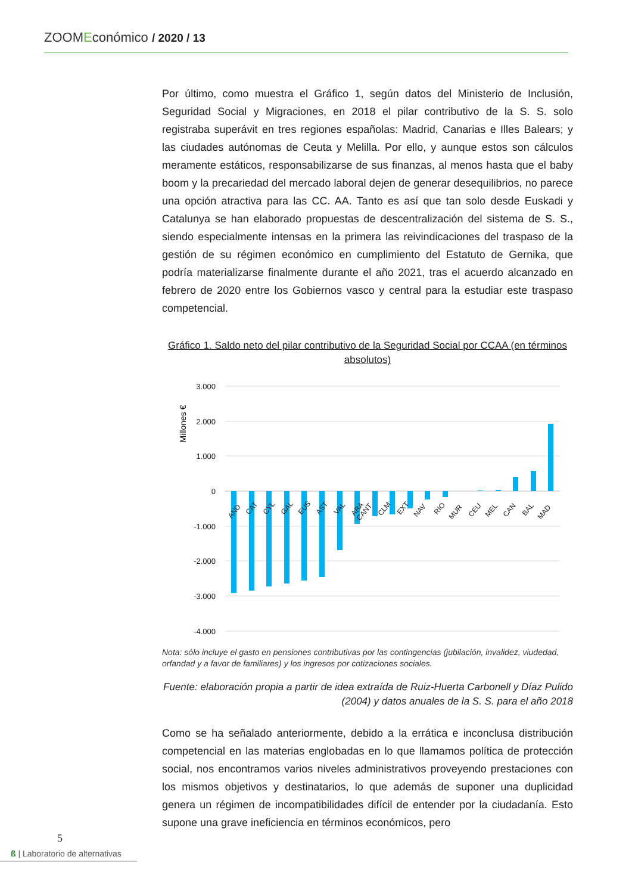ZOOM Económico / 2020 / 13
Por último, como muestra el Gráfico 1, según datos del Ministerio de Inclusión, Seguridad Social y Migraciones, en 2018 el pilar contributivo de la S. S. solo registraba superávit en tres regiones españolas: Madrid, Canarias e Illes Balears; y las ciudades autónomas de Ceuta y Melilla. Por ello, y aunque estos son cálculos meramente estáticos, responsabilizarse de sus finanzas, al menos hasta que el baby boom y la precariedad del mercado laboral dejen de generar desequilibrios, no parece una opción atractiva para las CC. AA. Tanto es así que tan solo desde Euskadi y Catalunya se han elaborado propuestas de descentralización del sistema de S. S., siendo especialmente intensas en la primera las reivindicaciones del traspaso de la gestión de su régimen económico en cumplimiento del Estatuto de Gernika, que podría materializarse finalmente durante el año 2021, tras el acuerdo alcanzado en febrero de 2020 entre los Gobiernos vasco y central para la estudiar este traspaso competencial.
Gráfico 1. Saldo neto del pilar contributivo de la Seguridad Social por CCAA (en términos absolutos)
Millones €
3.000
2.000
1.000
0
-1.000
-2.000
-3.000
-4.000
AND
CAT
CYL
GAL
EUS
AST
VAL
ARA
CANT
CLM
EXT
NAV
RIO
MUR
CEU
MEL
CAN
BAL
MAD
Nota: sólo incluye el gasto en pensiones contributivas por las contingencias (jubilación, invalidez, viudedad, orfandad y a favor de familiares) y los ingresos por cotizaciones sociales.
Fuente: elaboración propia a partir de idea extraída de Ruiz-Huerta Carbonell y Díaz Pulido (2004) y datos anuales de la S. S. para el año 2018
Como se ha señalado anteriormente, debido a la errática e inconclusa distribución competencial en las materias englobadas en lo que llamamos política de protección social, nos encontramos varios niveles administrativos proveyendo prestaciones con los mismos objetivos y destinatarios, lo que además de suponer una duplicidad genera un régimen de incompatibilidades difícil de entender por la ciudadanía. Esto supone una grave ineficiencia en términos económicos, pero
5
ß | Laboratorio de alternativas